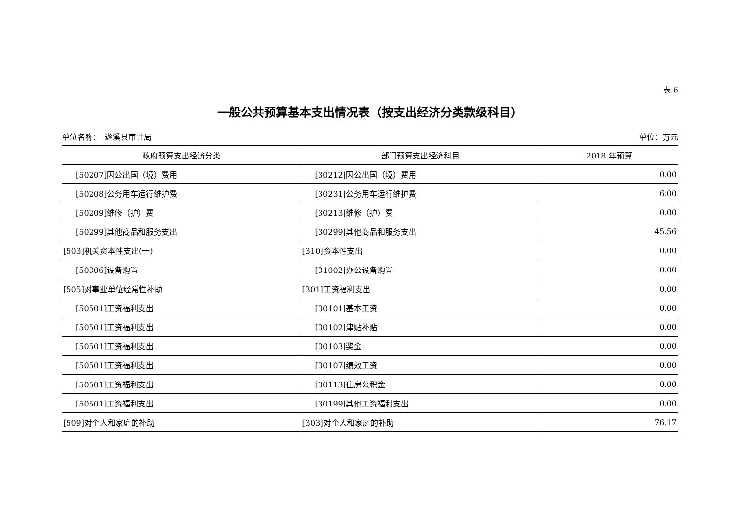表 6
一般公共预算基本支出情况表（按支出经济分类款级科目）
单位名称：　遂溪县审计局 单位：万元
| 政府预算支出经济分类 | 部门预算支出经济科目 | 2018 年预算 |
| --- | --- | --- |
| [50207]因公出国（境）费用 | [30212]因公出国（境）费用 | 0.00 |
| [50208]公务用车运行维护费 | [30231]公务用车运行维护费 | 6.00 |
| [50209]维修（护）费 | [30213]维修（护）费 | 0.00 |
| [50299]其他商品和服务支出 | [30299]其他商品和服务支出 | 45.56 |
| [503]机关资本性支出(一) | [310]资本性支出 | 0.00 |
| [50306]设备购置 | [31002]办公设备购置 | 0.00 |
| [505]对事业单位经常性补助 | [301]工资福利支出 | 0.00 |
| [50501]工资福利支出 | [30101]基本工资 | 0.00 |
| [50501]工资福利支出 | [30102]津贴补贴 | 0.00 |
| [50501]工资福利支出 | [30103]奖金 | 0.00 |
| [50501]工资福利支出 | [30107]绩效工资 | 0.00 |
| [50501]工资福利支出 | [30113]住房公积金 | 0.00 |
| [50501]工资福利支出 | [30199]其他工资福利支出 | 0.00 |
| [509]对个人和家庭的补助 | [303]对个人和家庭的补助 | 76.17 |